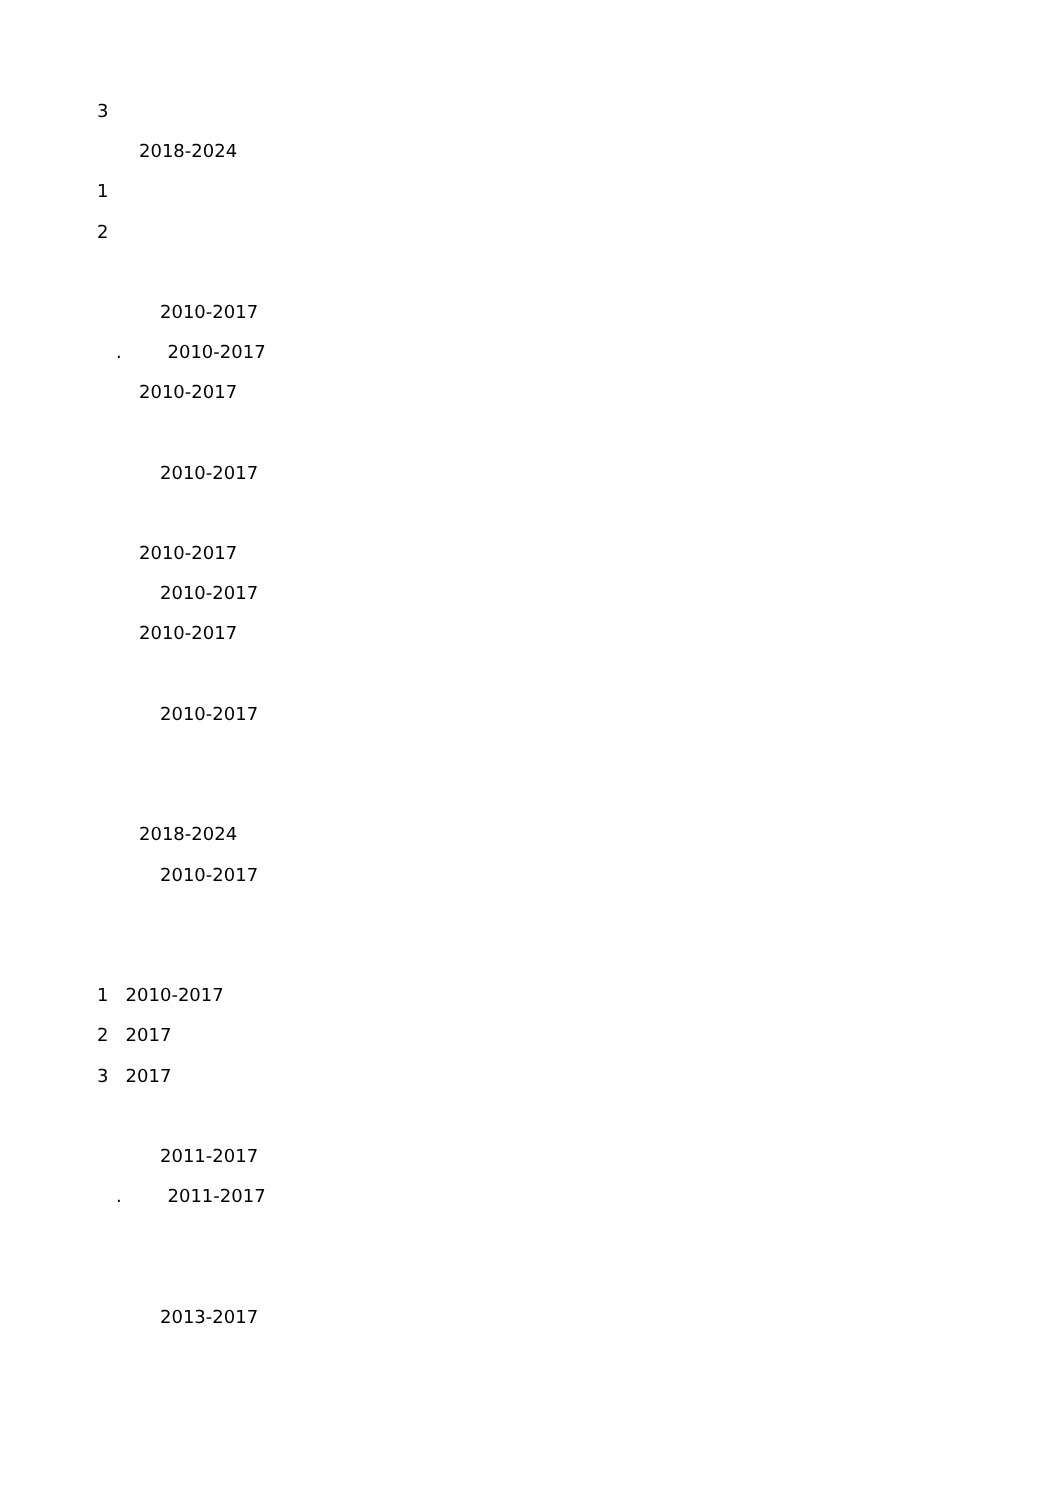3
2018-2024
1
2
2010-2017
. 2010-2017
2010-2017
2010-2017
2010-2017
2010-2017
2010-2017
2010-2017
2018-2024
2010-2017
1 2010-2017
2 2017
3 2017
2011-2017
. 2011-2017
2013-2017